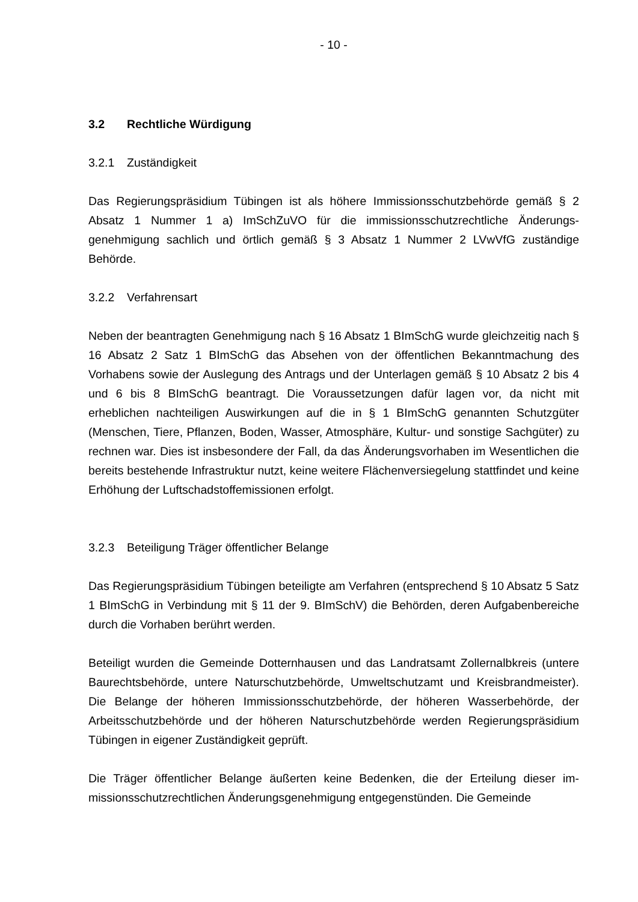- 10 -
3.2 Rechtliche Würdigung
3.2.1 Zuständigkeit
Das Regierungspräsidium Tübingen ist als höhere Immissionsschutzbehörde gemäß § 2 Absatz 1 Nummer 1 a) ImSchZuVO für die immissionsschutzrechtliche Änderungs­genehmigung sachlich und örtlich gemäß § 3 Absatz 1 Nummer 2 LVwVfG zuständige Behörde.
3.2.2 Verfahrensart
Neben der beantragten Genehmigung nach § 16 Absatz 1 BImSchG wurde gleichzeitig nach § 16 Absatz 2 Satz 1 BImSchG das Absehen von der öffentlichen Bekanntma­chung des Vorhabens sowie der Auslegung des Antrags und der Unterlagen gemäß § 10 Absatz 2 bis 4 und 6 bis 8 BImSchG beantragt. Die Voraussetzungen dafür lagen vor, da nicht mit erheblichen nachteiligen Auswirkungen auf die in § 1 BImSchG genannten Schutzgüter (Menschen, Tiere, Pflanzen, Boden, Wasser, Atmosphäre, Kul­tur- und sonstige Sachgüter) zu rechnen war. Dies ist insbesondere der Fall, da das Änderungsvorhaben im Wesentlichen die bereits bestehende Infrastruktur nutzt, keine weitere Flächenversiegelung stattfindet und keine Erhöhung der Luftschadstoffemissi­onen erfolgt.
3.2.3 Beteiligung Träger öffentlicher Belange
Das Regierungspräsidium Tübingen beteiligte am Verfahren (entsprechend § 10 Ab­satz 5 Satz 1 BImSchG in Verbindung mit § 11 der 9. BImSchV) die Behörden, deren Aufgabenbereiche durch die Vorhaben berührt werden.
Beteiligt wurden die Gemeinde Dotternhausen und das Landratsamt Zollernalbkreis (untere Baurechtsbehörde, untere Naturschutzbehörde, Umweltschutzamt und Kreis­brandmeister). Die Belange der höheren Immissionsschutzbehörde, der höheren Was­serbehörde, der Arbeitsschutzbehörde und der höheren Naturschutzbehörde werden Regierungspräsidium Tübingen in eigener Zuständigkeit geprüft.
Die Träger öffentlicher Belange äußerten keine Bedenken, die der Erteilung dieser im­missionsschutzrechtlichen Änderungsgenehmigung entgegenstünden. Die Gemeinde